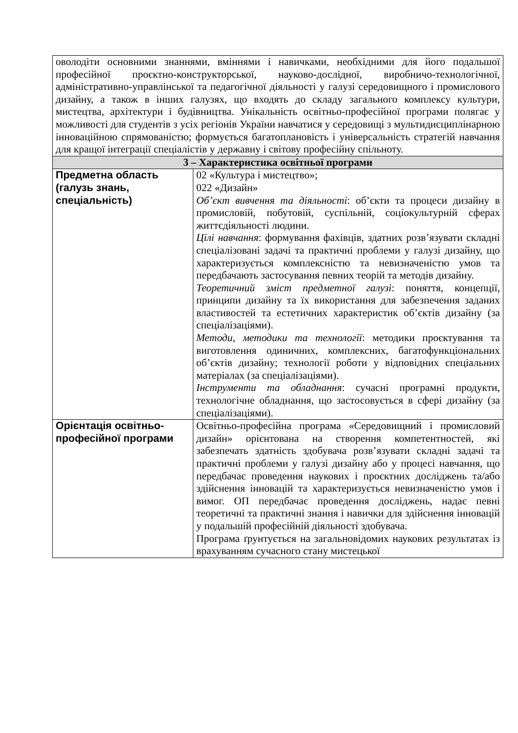| оволодіти основними знаннями, вміннями і навичками, необхідними для його подальшої професійної проєктно-конструкторської, науково-дослідної, виробничо-технологічної, адміністративно-управлінської та педагогічної діяльності у галузі середовищного і промислового дизайну, а також в інших галузях, що входять до складу загального комплексу культури, мистецтва, архітектури і будівництва. Унікальність освітньо-професійної програми полягає у можливості для студентів з усіх регіонів України навчатися у середовищі з мультидисциплінарною інноваційною спрямованістю; формується багатоплановість і універсальність стратегій навчання для кращої інтеграції спеціалістів у державну і світову професійну спільноту. | |
| 3 – Характеристика освітньої програми | |
| Предметна область (галузь знань, спеціальність) | 02 «Культура і мистецтво»; 022 «Дизайн» Об’єкт вивчення та діяльності : об’єкти та процеси дизайну в промисловій, побутовій, суспільній, соціокультурній сферах життєдіяльності людини. Цілі навчання : формування фахівців, здатних розв’язувати складні спеціалізовані задачі та практичні проблеми у галузі дизайну, що характеризується комплексністю та невизначеністю умов та передбачають застосування певних теорій та методів дизайну. Теоретичний зміст предметної галузі : поняття, концепції, принципи дизайну та їх використання для забезпечення заданих властивостей та естетичних характеристик об’єктів дизайну (за спеціалізаціями). Методи, методики та технології : методики проєктування та виготовлення одиничних, комплексних, багатофункціональних об’єктів дизайну; технології роботи у відповідних спеціальних матеріалах (за спеціалізаціями). Інструменти та обладнання : сучасні програмні продукти, технологічне обладнання, що застосовується в сфері дизайну (за спеціалізаціями). |
| Орієнтація освітньо-професійної програми | Освітньо-професійна програма «Середовищний і промисловий дизайн» орієнтована на створення компетентностей, які забезпечать здатність здобувача розв’язувати складні задачі та практичні проблеми у галузі дизайну або у процесі навчання, що передбачає проведення наукових і проєктних досліджень та/або здійснення інновацій та характеризується невизначеністю умов і вимог. ОП передбачає проведення досліджень, надає певні теоретичні та практичні знання і навички для здійснення інновацій у подальшій професійній діяльності здобувача. Програма ґрунтується на загальновідомих наукових результатах із врахуванням сучасного стану мистецької |